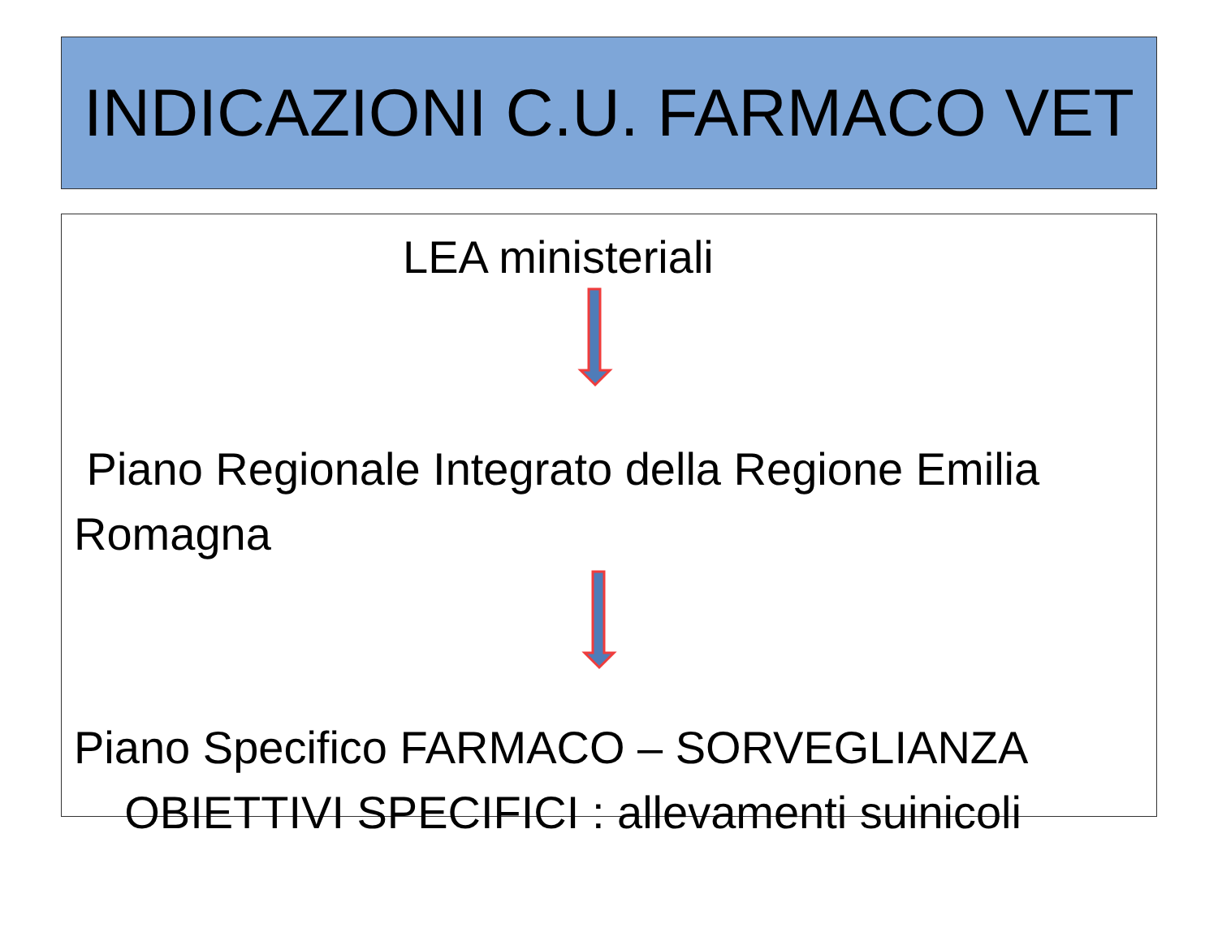INDICAZIONI C.U. FARMACO VET
LEA ministeriali
Piano Regionale Integrato della Regione Emilia Romagna
Piano Specifico FARMACO – SORVEGLIANZA
OBIETTIVI SPECIFICI : allevamenti suinicoli